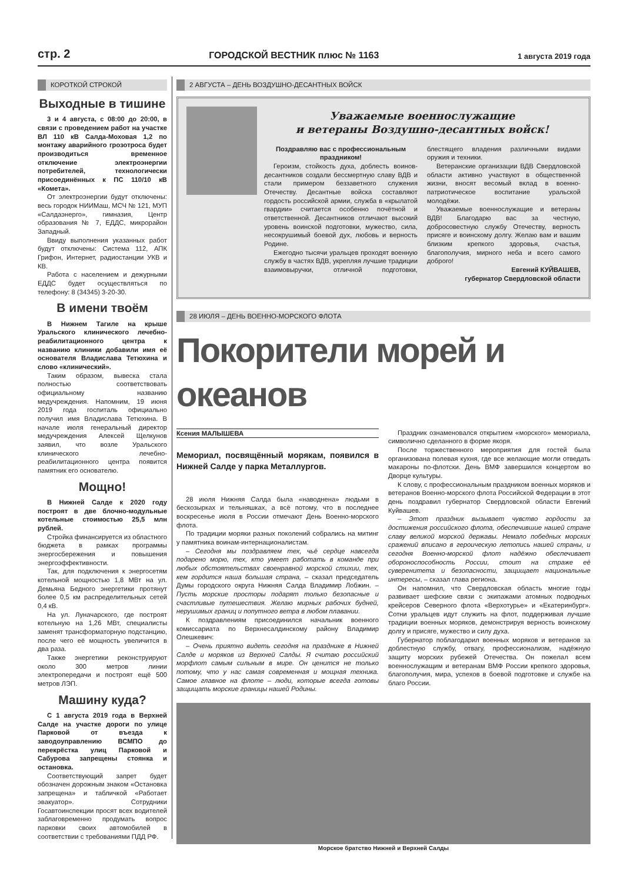стр. 2 ГОРОДСКОЙ ВЕСТНИК плюс № 1163 1 августа 2019 года
КОРОТКОЙ СТРОКОЙ
Выходные в тишине
3 и 4 августа, с 08:00 до 20:00, в связи с проведением работ на участке ВЛ 110 кВ Салда-Моховая 1,2 по монтажу аварийного грозотроса будет производиться временное отключение электроэнергии потребителей, технологически присоединённых к ПС 110/10 кВ «Комета».
От электроэнергии будут отключены: весь городок НИИМаш, МСЧ № 121, МУП «Салдаэнерго», гимназия, Центр образования № 7, ЕДДС, микрорайон Западный.
Ввиду выполнения указанных работ будут отключены: Система 112, АПК Грифон, Интернет, радиостанции УКВ и КВ.
Работа с населением и дежурными ЕДДС будет осуществляться по телефону: 8 (34345) 3-20-30.
В имени твоём
В Нижнем Тагиле на крыше Уральского клинического лечебно-реабилитационного центра к названию клиники добавили имя её основателя Владислава Тетюхина и слово «клинический».
Таким образом, вывеска стала полностью соответствовать официальному названию медучреждения. Напомним, 19 июня 2019 года госпиталь официально получил имя Владислава Тетюхина. В начале июля генеральный директор медучреждения Алексей Щелкунов заявил, что возле Уральского клинического лечебно-реабилитационного центра появится памятник его основателю.
Мощно!
В Нижней Салде к 2020 году построят в две блочно-модульные котельные стоимостью 25,5 млн рублей.
Стройка финансируется из областного бюджета в рамках программы энергосбережения и повышения энергоэффективности.
Так, для подключения к энергосетям котельной мощностью 1,8 МВт на ул. Демьяна Бедного энергетики протянут более 0,5 км распределительных сетей 0,4 кВ.
На ул. Луначарского, где построят котельную на 1,26 МВт, специалисты заменят трансформаторную подстанцию, после чего её мощность увеличится в два раза.
Также энергетики реконструируют около 300 метров линии электропередачи и построят ещё 500 метров ЛЭП.
Машину куда?
С 1 августа 2019 года в Верхней Салде на участке дороги по улице Парковой от въезда к заводоуправлению ВСМПО до перекрёстка улиц Парковой и Сабурова запрещены стоянка и остановка.
Соответствующий запрет будет обозначен дорожным знаком «Остановка запрещена» и табличкой «Работает эвакуатор». Сотрудники Госавтоинспекции просят всех водителей заблаговременно продумать вопрос парковки своих автомобилей в соответствии с требованиями ПДД РФ.
2 АВГУСТА – ДЕНЬ ВОЗДУШНО-ДЕСАНТНЫХ ВОЙСК
Уважаемые военнослужащие
и ветераны Воздушно-десантных войск!
Поздравляю вас с профессиональным праздником!
Героизм, стойкость духа, доблесть воинов-десантников создали бессмертную славу ВДВ и стали примером беззаветного служения Отечеству. Десантные войска составляют гордость российской армии, служба в «крылатой гвардии» считается особенно почётной и ответственной. Десантников отличают высокий уровень воинской подготовки, мужество, сила, несокрушимый боевой дух, любовь и верность Родине.
Ежегодно тысячи уральцев проходят военную службу в частях ВДВ, укрепляя лучшие традиции взаимовыручки, отличной подготовки, блестящего владения различными видами оружия и техники.
Ветеранские организации ВДВ Свердловской области активно участвуют в общественной жизни, вносят весомый вклад в военно-патриотическое воспитание уральской молодёжи.
Уважаемые военнослужащие и ветераны ВДВ! Благодарю вас за честную, добросовестную службу Отечеству, верность присяге и воинскому долгу. Желаю вам и вашим близким крепкого здоровья, счастья, благополучия, мирного неба и всего самого доброго!
Евгений КУЙВАШЕВ,
губернатор Свердловской области
28 ИЮЛЯ – ДЕНЬ ВОЕННО-МОРСКОГО ФЛОТА
Покорители морей и океанов
Ксения МАЛЫШЕВА
Мемориал, посвящённый морякам, появился в Нижней Салде у парка Металлургов.
28 июля Нижняя Салда была «наводнена» людьми в бескозырках и тельняшках, а всё потому, что в последнее воскресенье июля в России отмечают День Военно-морского флота.
По традиции моряки разных поколений собрались на митинг у памятника воинам-интернационалистам.
– Сегодня мы поздравляем тех, чьё сердце навсегда подарено морю, тех, кто умеет работать в команде при любых обстоятельствах своенравной морской стихии, тех, кем гордится наша большая страна, – сказал председатель Думы городского округа Нижняя Салда Владимир Лобжин. – Пусть морские просторы подарят только безопасные и счастливые путешествия. Желаю мирных рабочих будней, нерушимых границ и попутного ветра в любом плавании.
К поздравлениям присоединился начальник военного комиссариата по Верхнесалдинскому району Владимир Олешкевич:
– Очень приятно видеть сегодня на празднике в Нижней Салде и моряков из Верхней Салды. Я считаю российский морфлот самым сильным в мире. Он ценится не только потому, что у нас самая современная и мощная техника. Самое главное на флоте – люди, которые всегда готовы защищать морские границы нашей Родины.
Праздник ознаменовался открытием «морского» мемориала, символично сделанного в форме якоря.
После торжественного мероприятия для гостей была организована полевая кухня, где все желающие могли отведать макароны по-флотски. День ВМФ завершился концертом во Дворце культуры.
К слову, с профессиональным праздником военных моряков и ветеранов Военно-морского флота Российской Федерации в этот день поздравил губернатор Свердловской области Евгений Куйвашев.
– Этот праздник вызывает чувство гордости за достижения российского флота, обеспечившие нашей стране славу великой морской державы. Немало победных морских сражений вписано в героическую летопись нашей страны, и сегодня Военно-морской флот надёжно обеспечивает обороноспособность России, стоит на страже её суверенитета и безопасности, защищает национальные интересы, – сказал глава региона.
Он напомнил, что Свердловская область многие годы развивает шефские связи с экипажами атомных подводных крейсеров Северного флота «Верхотурье» и «Екатеринбург». Сотни уральцев идут служить на флот, поддерживая лучшие традиции военных моряков, демонстрируя верность воинскому долгу и присяге, мужество и силу духа.
Губернатор поблагодарил военных моряков и ветеранов за доблестную службу, отвагу, профессионализм, надёжную защиту морских рубежей Отечества. Он пожелал всем военнослужащим и ветеранам ВМФ России крепкого здоровья, благополучия, мира, успехов в боевой подготовке и службе на благо России.
Морское братство Нижней и Верхней Салды